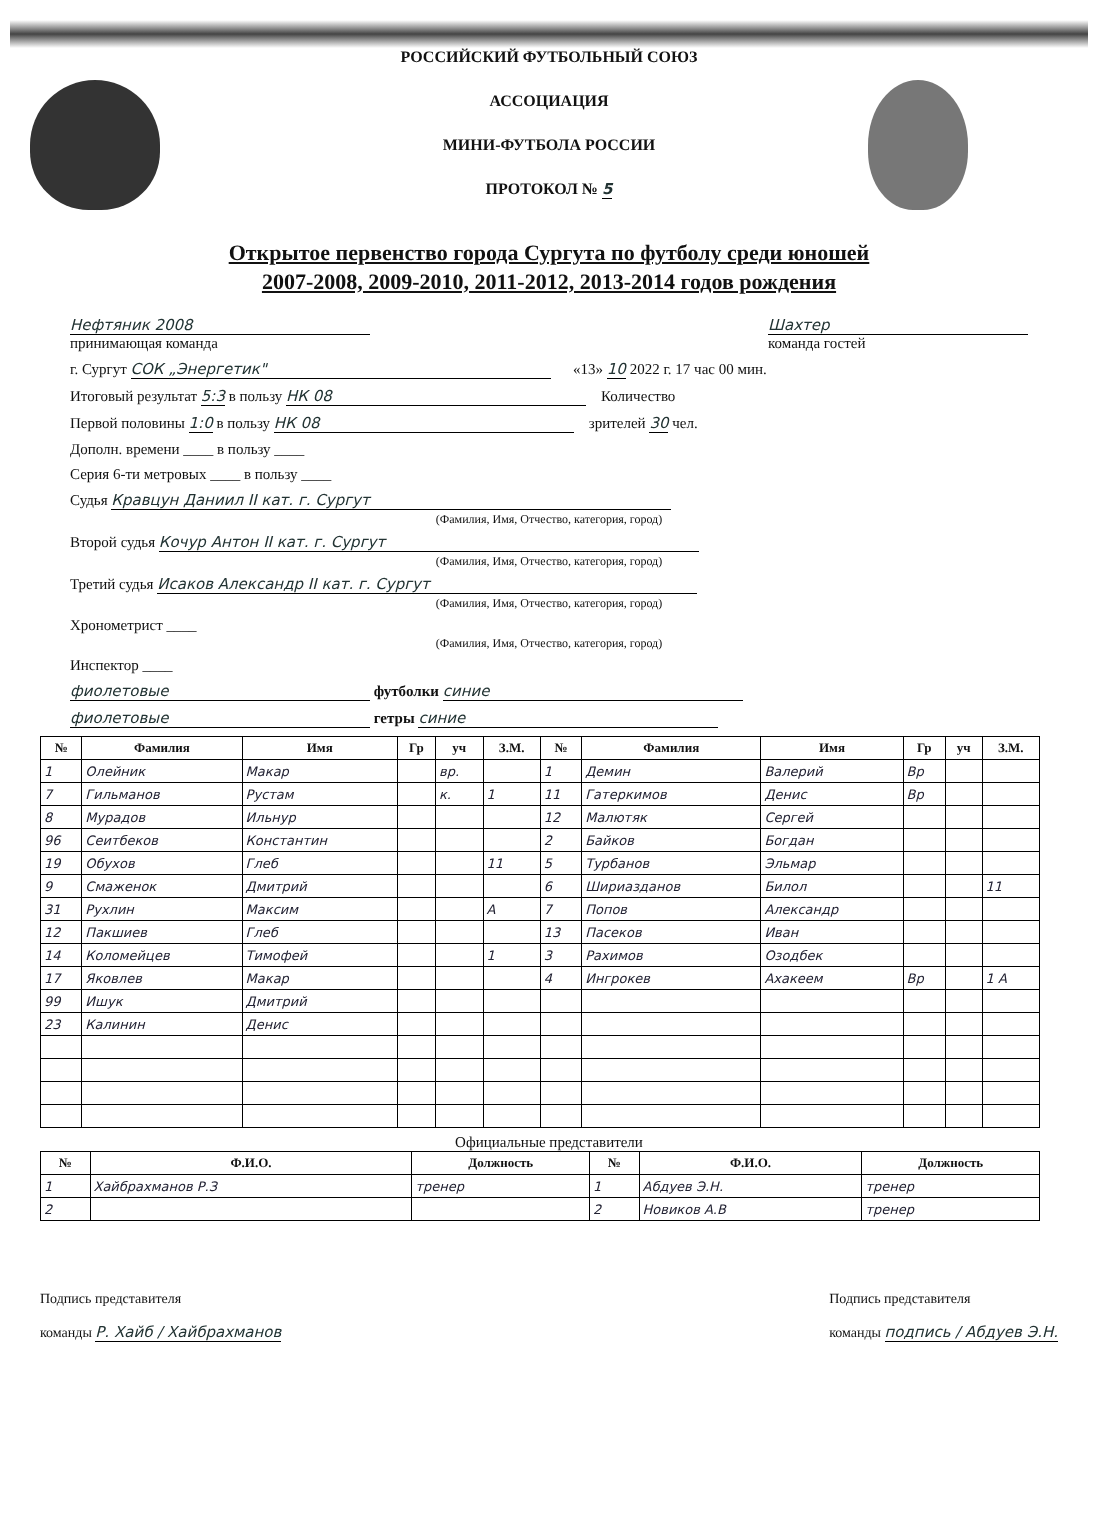РОССИЙСКИЙ ФУТБОЛЬНЫЙ СОЮЗ
АССОЦИАЦИЯ
МИНИ-ФУТБОЛА РОССИИ
ПРОТОКОЛ № 5
Открытое первенство города Сургута по футболу среди юношей
2007-2008, 2009-2010, 2011-2012, 2013-2014 годов рождения
Нефтяник 2008
принимающая команда
Шахтер
команда гостей
г. Сургут СОК „Энергетик" «13» 10 2022 г. 17 час 00 мин.
Итоговый результат 5:3 в пользу НК 08 Количество
Первой половины 1:0 в пользу НК 08 зрителей 30 чел.
Дополн. времени ____ в пользу ____
Серия 6-ти метровых ____ в пользу ____
Судья Кравцун Даниил II кат. г. Сургут
(Фамилия, Имя, Отчество, категория, город)
Второй судья Кочур Антон II кат. г. Сургут
(Фамилия, Имя, Отчество, категория, город)
Третий судья Исаков Александр II кат. г. Сургут
(Фамилия, Имя, Отчество, категория, город)
Хронометрист ____
(Фамилия, Имя, Отчество, категория, город)
Инспектор ____
фиолетовые футболки синие
фиолетовые гетры синие
| № | Фамилия | Имя | Гр | уч | З.М. | № | Фамилия | Имя | Гр | уч | З.М. |
| --- | --- | --- | --- | --- | --- | --- | --- | --- | --- | --- | --- |
| 1 | Олейник | Макар | | вр. | | 1 | Демин | Валерий | Вр | | |
| 7 | Гильманов | Рустам | | к. | 1 | 11 | Гатеркимов | Денис | Вр | | |
| 8 | Мурадов | Ильнур | | | | 12 | Малютяк | Сергей | | | |
| 96 | Сеитбеков | Константин | | | | 2 | Байков | Богдан | | | |
| 19 | Обухов | Глеб | | | 11 | 5 | Турбанов | Эльмар | | | |
| 9 | Смаженок | Дмитрий | | | | 6 | Шириазданов | Билол | | | 11 |
| 31 | Рухлин | Максим | | | А | 7 | Попов | Александр | | | |
| 12 | Пакшиев | Глеб | | | | 13 | Пасеков | Иван | | | |
| 14 | Коломейцев | Тимофей | | | 1 | 3 | Рахимов | Озодбек | | | |
| 17 | Яковлев | Макар | | | | 4 | Ингрокев | Ахакеем | Вр | | 1 А |
| 99 | Ишук | Дмитрий | | | | | | | | | |
| 23 | Калинин | Денис | | | | | | | | | |
Официальные представители
| № | Ф.И.О. | Должность | № | Ф.И.О. | Должность |
| --- | --- | --- | --- | --- | --- |
| 1 | Хайбрахманов Р.З | тренер | 1 | Абдуев Э.Н. | тренер |
| 2 | | | 2 | Новиков А.В | тренер |
Подпись представителя
команды Р. Хайб / Хайбрахманов
Подпись представителя
команды подпись / Абдуев Э.Н.